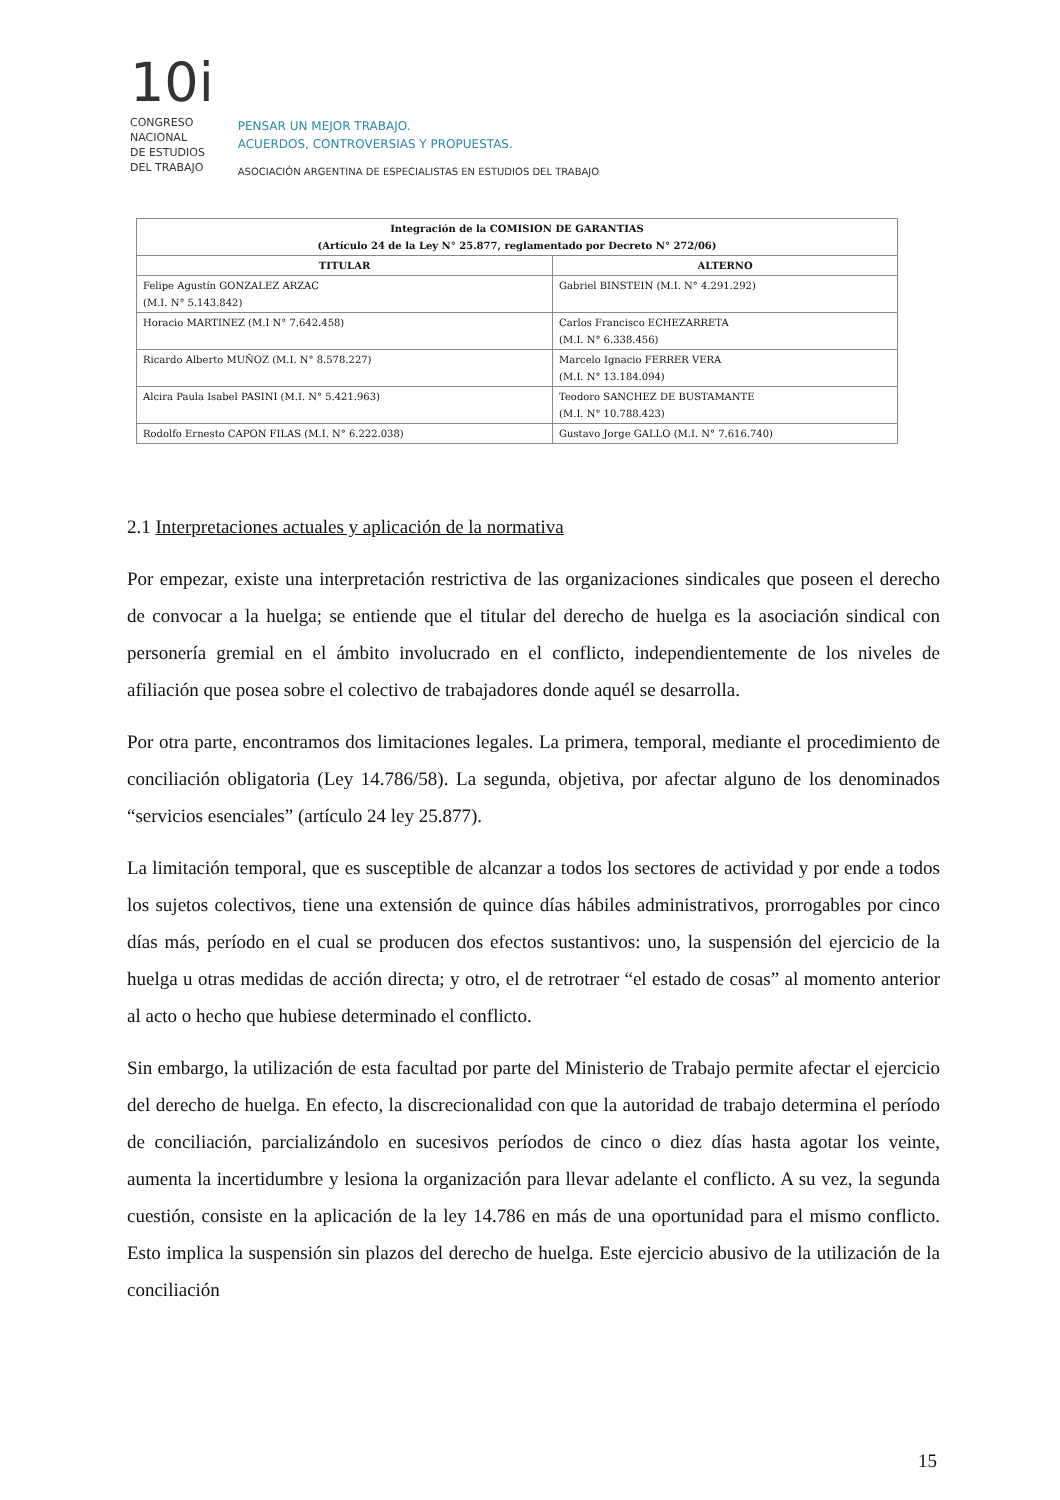10i
CONGRESO
NACIONAL
DE ESTUDIOS
DEL TRABAJO
PENSAR UN MEJOR TRABAJO.
ACUERDOS, CONTROVERSIAS Y PROPUESTAS.
ASOCIACIÓN ARGENTINA DE ESPECIALISTAS EN ESTUDIOS DEL TRABAJO
| Integración de la COMISION DE GARANTIAS (Artículo 24 de la Ley N° 25.877, reglamentado por Decreto N° 272/06) | |
| --- | --- |
| TITULAR | ALTERNO |
| Felipe Agustín GONZALEZ ARZAC (M.I. N° 5.143.842) | Gabriel BINSTEIN (M.I. N° 4.291.292) |
| Horacio MARTINEZ (M.I N° 7.642.458) | Carlos Francisco ECHEZARRETA (M.I. N° 6.338.456) |
| Ricardo Alberto MUÑOZ (M.I. N° 8.578.227) | Marcelo Ignacio FERRER VERA (M.I. N° 13.184.094) |
| Alcira Paula Isabel PASINI (M.I. N° 5.421.963) | Teodoro SANCHEZ DE BUSTAMANTE (M.I. N° 10.788.423) |
| Rodolfo Ernesto CAPON FILAS (M.I. N° 6.222.038) | Gustavo Jorge GALLO (M.I. N° 7.616.740) |
2.1 Interpretaciones actuales y aplicación de la normativa
Por empezar, existe una interpretación restrictiva de las organizaciones sindicales que poseen el derecho de convocar a la huelga; se entiende que el titular del derecho de huelga es la asociación sindical con personería gremial en el ámbito involucrado en el conflicto, independientemente de los niveles de afiliación que posea sobre el colectivo de trabajadores donde aquél se desarrolla.
Por otra parte, encontramos dos limitaciones legales. La primera, temporal, mediante el procedimiento de conciliación obligatoria (Ley 14.786/58). La segunda, objetiva, por afectar alguno de los denominados “servicios esenciales” (artículo 24 ley 25.877).
La limitación temporal, que es susceptible de alcanzar a todos los sectores de actividad y por ende a todos los sujetos colectivos, tiene una extensión de quince días hábiles administrativos, prorrogables por cinco días más, período en el cual se producen dos efectos sustantivos: uno, la suspensión del ejercicio de la huelga u otras medidas de acción directa; y otro, el de retrotraer “el estado de cosas” al momento anterior al acto o hecho que hubiese determinado el conflicto.
Sin embargo, la utilización de esta facultad por parte del Ministerio de Trabajo permite afectar el ejercicio del derecho de huelga. En efecto, la discrecionalidad con que la autoridad de trabajo determina el período de conciliación, parcializándolo en sucesivos períodos de cinco o diez días hasta agotar los veinte, aumenta la incertidumbre y lesiona la organización para llevar adelante el conflicto. A su vez, la segunda cuestión, consiste en la aplicación de la ley 14.786 en más de una oportunidad para el mismo conflicto. Esto implica la suspensión sin plazos del derecho de huelga. Este ejercicio abusivo de la utilización de la conciliación
15